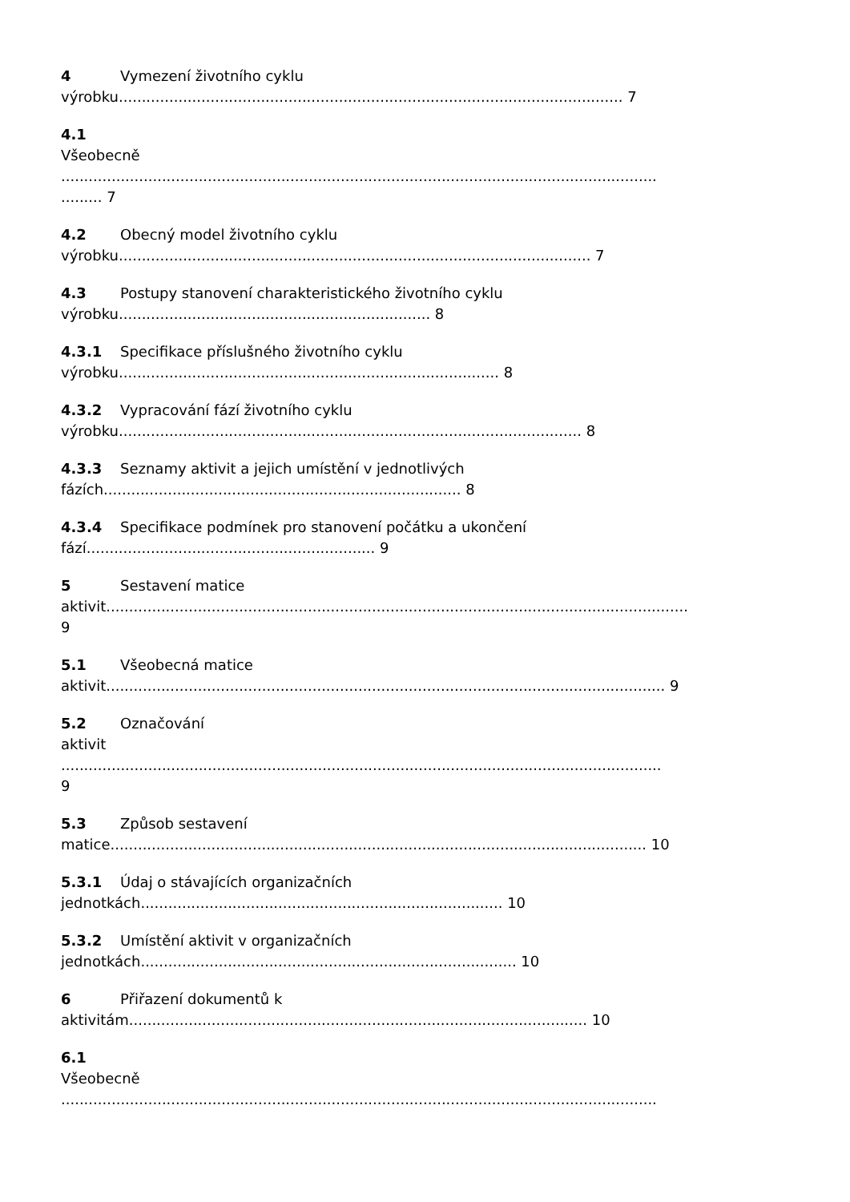4 Vymezení životního cyklu
výrobku.............................................................................................................. 7
4.1
Všeobecně
..................................................................................................................................
......... 7
4.2 Obecný model životního cyklu
výrobku....................................................................................................... 7
4.3 Postupy stanovení charakteristického životního cyklu
výrobku.................................................................... 8
4.3.1 Specifikace příslušného životního cyklu
výrobku................................................................................... 8
4.3.2 Vypracování fází životního cyklu
výrobku..................................................................................................... 8
4.3.3 Seznamy aktivit a jejich umístění v jednotlivých
fázích.............................................................................. 8
4.3.4 Specifikace podmínek pro stanovení počátku a ukončení
fází............................................................... 9
5 Sestavení matice
aktivit...............................................................................................................................
9
5.1 Všeobecná matice
aktivit.......................................................................................................................... 9
5.2 Označování
aktivit
...................................................................................................................................
9
5.3 Způsob sestavení
matice..................................................................................................................... 10
5.3.1 Údaj o stávajících organizačních
jednotkách............................................................................... 10
5.3.2 Umístění aktivit v organizačních
jednotkách.................................................................................. 10
6 Přiřazení dokumentů k
aktivitám.................................................................................................... 10
6.1
Všeobecně
..................................................................................................................................